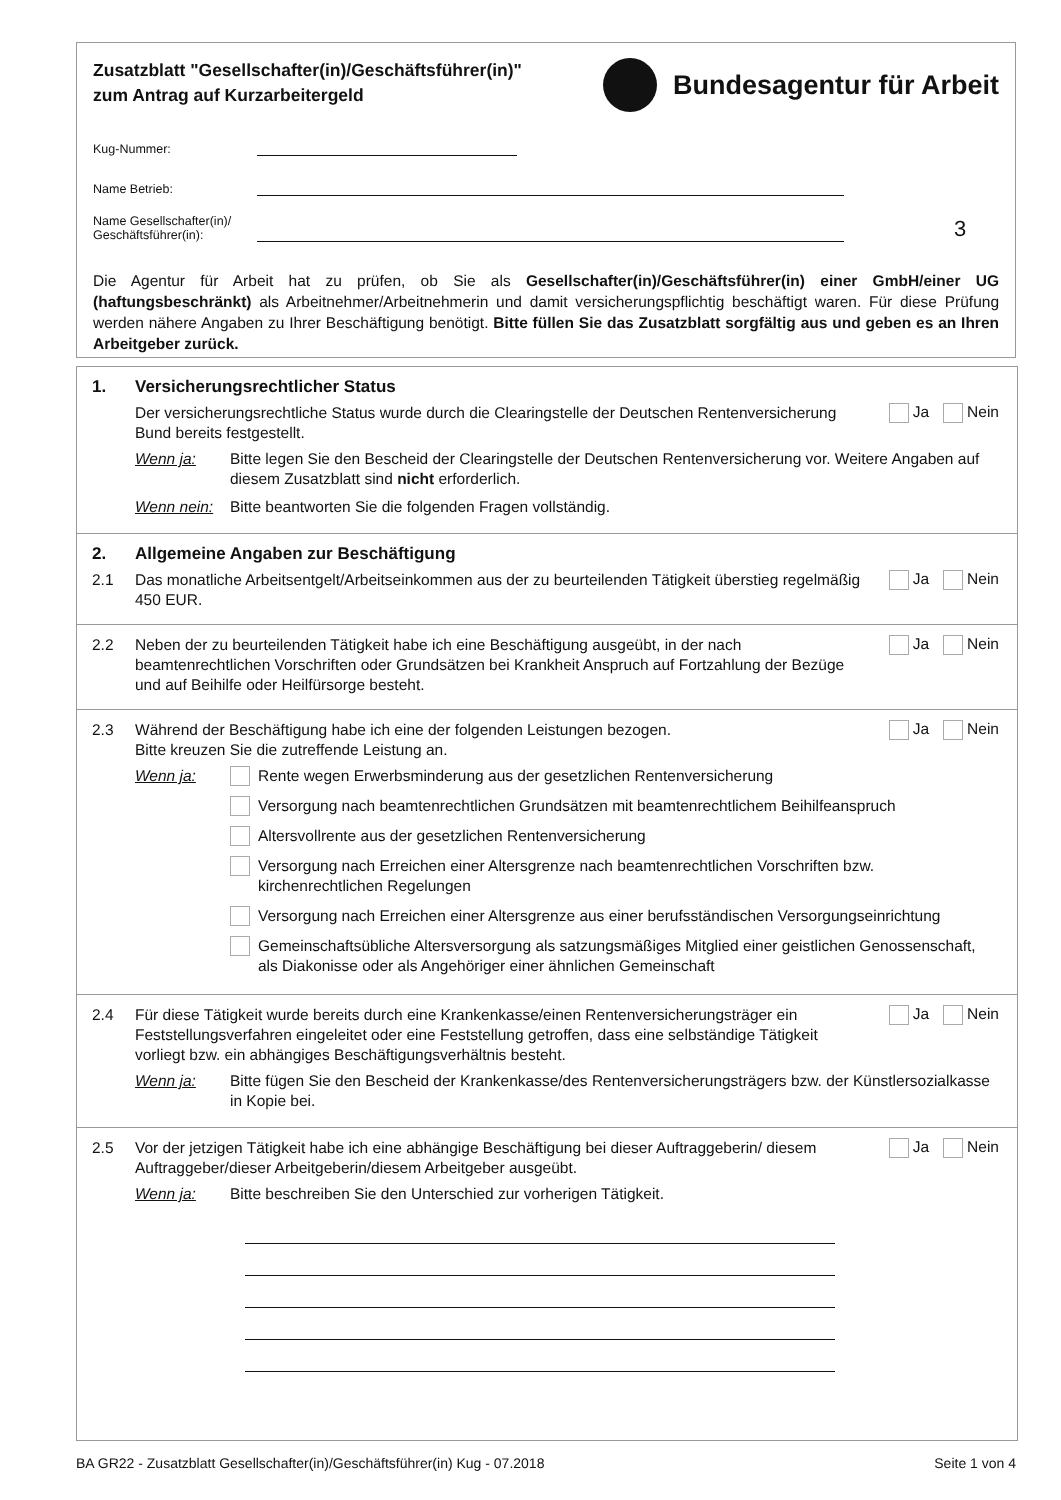Zusatzblatt "Gesellschafter(in)/Geschäftsführer(in)"
zum Antrag auf Kurzarbeitergeld
Bundesagentur für Arbeit
Kug-Nummer:
Name Betrieb:
Name Gesellschafter(in)/
Geschäftsführer(in): 3
Die Agentur für Arbeit hat zu prüfen, ob Sie als Gesellschafter(in)/Geschäftsführer(in) einer GmbH/einer UG (haftungsbeschränkt) als Arbeitnehmer/Arbeitnehmerin und damit versicherungspflichtig beschäftigt waren. Für diese Prüfung werden nähere Angaben zu Ihrer Beschäftigung benötigt. Bitte füllen Sie das Zusatzblatt sorgfältig aus und geben es an Ihren Arbeitgeber zurück.
1. Versicherungsrechtlicher Status
Ja Nein
Der versicherungsrechtliche Status wurde durch die Clearingstelle der Deutschen Rentenversicherung Bund bereits festgestellt.
Wenn ja: Bitte legen Sie den Bescheid der Clearingstelle der Deutschen Rentenversicherung vor. Weitere Angaben auf diesem Zusatzblatt sind nicht erforderlich.
Wenn nein: Bitte beantworten Sie die folgenden Fragen vollständig.
2. Allgemeine Angaben zur Beschäftigung
Ja Nein
2.1 Das monatliche Arbeitsentgelt/Arbeitseinkommen aus der zu beurteilenden Tätigkeit überstieg regelmäßig 450 EUR.
Ja Nein
2.2 Neben der zu beurteilenden Tätigkeit habe ich eine Beschäftigung ausgeübt, in der nach beamtenrechtlichen Vorschriften oder Grundsätzen bei Krankheit Anspruch auf Fortzahlung der Bezüge und auf Beihilfe oder Heilfürsorge besteht.
Ja Nein
2.3 Während der Beschäftigung habe ich eine der folgenden Leistungen bezogen.
Bitte kreuzen Sie die zutreffende Leistung an.
Wenn ja:
Rente wegen Erwerbsminderung aus der gesetzlichen Rentenversicherung
Versorgung nach beamtenrechtlichen Grundsätzen mit beamtenrechtlichem Beihilfeanspruch
Altersvollrente aus der gesetzlichen Rentenversicherung
Versorgung nach Erreichen einer Altersgrenze nach beamtenrechtlichen Vorschriften bzw. kirchenrechtlichen Regelungen
Versorgung nach Erreichen einer Altersgrenze aus einer berufsständischen Versorgungseinrichtung
Gemeinschaftsübliche Altersversorgung als satzungsmäßiges Mitglied einer geistlichen Genossenschaft, als Diakonisse oder als Angehöriger einer ähnlichen Gemeinschaft
Ja Nein
2.4 Für diese Tätigkeit wurde bereits durch eine Krankenkasse/einen Rentenversicherungsträger ein Feststellungsverfahren eingeleitet oder eine Feststellung getroffen, dass eine selbständige Tätigkeit vorliegt bzw. ein abhängiges Beschäftigungsverhältnis besteht.
Wenn ja: Bitte fügen Sie den Bescheid der Krankenkasse/des Rentenversicherungsträgers bzw. der Künstlersozialkasse in Kopie bei.
Ja Nein
2.5 Vor der jetzigen Tätigkeit habe ich eine abhängige Beschäftigung bei dieser Auftraggeberin/ diesem Auftraggeber/dieser Arbeitgeberin/diesem Arbeitgeber ausgeübt.
Wenn ja: Bitte beschreiben Sie den Unterschied zur vorherigen Tätigkeit.
BA GR22 - Zusatzblatt Gesellschafter(in)/Geschäftsführer(in) Kug - 07.2018 Seite 1 von 4